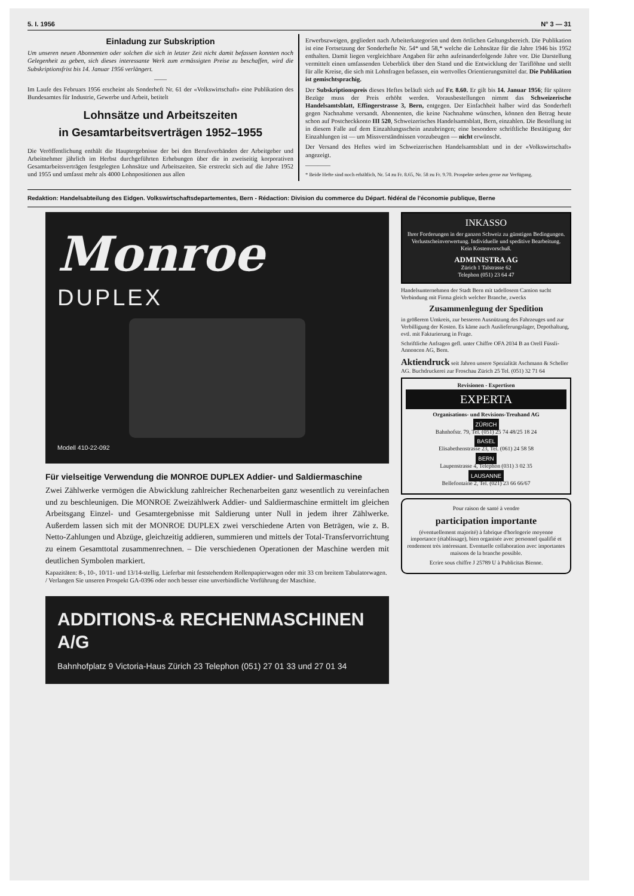5. I. 1956 N° 3 — 31
Einladung zur Subskription
Um unseren neuen Abonnenten oder solchen die sich in letzter Zeit nicht damit befassen konnten noch Gelegenheit zu geben, sich dieses interessante Werk zum ermässigten Preise zu beschaffen, wird die Subskriptionsfrist bis 14. Januar 1956 verlängert.
——
Im Laufe des Februars 1956 erscheint als Sonderheft Nr. 61 der «Volkswirtschaft» eine Publikation des Bundesamtes für Industrie, Gewerbe und Arbeit, betitelt
Lohnsätze und Arbeitszeiten
in Gesamtarbeitsverträgen 1952–1955
Die Veröffentlichung enthält die Hauptergebnisse der bei den Berufsverbänden der Arbeitgeber und Arbeitnehmer jährlich im Herbst durchgeführten Erhebungen über die in zweiseitig korporativen Gesamtarbeitsverträgen festgelegten Lohnsätze und Arbeitszeiten. Sie erstreckt sich auf die Jahre 1952 und 1955 und umfasst mehr als 4000 Lohnpositionen aus allen
Erwerbszweigen, gegliedert nach Arbeiterkategorien und dem örtlichen Geltungsbereich. Die Publikation ist eine Fortsetzung der Sonderhefte Nr. 54* und 58,* welche die Lohnsätze für die Jahre 1946 bis 1952 enthalten. Damit liegen vergleichbare Angaben für zehn aufeinanderfolgende Jahre vor. Die Darstellung vermittelt einen umfassenden Ueberblick über den Stand und die Entwicklung der Tariflöhne und stellt für alle Kreise, die sich mit Lohnfragen befassen, ein wertvolles Orientierungsmittel dar. Die Publikation ist gemischtsprachig.
Der Subskriptionspreis dieses Heftes beläuft sich auf Fr. 8.60. Er gilt bis 14. Januar 1956; für spätere Bezüge muss der Preis erhöht werden. Vorausbestellungen nimmt das Schweizerische Handelsamtsblatt, Effingerstrasse 3, Bern, entgegen. Der Einfachheit halber wird das Sonderheft gegen Nachnahme versandt. Abonnenten, die keine Nachnahme wünschen, können den Betrag heute schon auf Postcheckkonto III 520, Schweizerisches Handelsamtsblatt, Bern, einzahlen. Die Bestellung ist in diesem Falle auf dem Einzahlungsschein anzubringen; eine besondere schriftliche Bestätigung der Einzahlungen ist — um Missverständnissen vorzubeugen — nicht erwünscht.
Der Versand des Heftes wird im Schweizerischen Handelsamtsblatt und in der «Volkswirtschaft» angezeigt.
————
* Beide Hefte sind noch erhältlich, Nr. 54 zu Fr. 8.65, Nr. 58 zu Fr. 9.70. Prospekte stehen gerne zur Verfügung.
Redaktion: Handelsabteilung des Eidgen. Volkswirtschaftsdepartementes, Bern - Rédaction: Division du commerce du Départ. fédéral de l'économie publique, Berne
Monroe
DUPLEX
Modell 410-22-092
Für vielseitige Verwendung die MONROE DUPLEX Addier- und Saldiermaschine
Zwei Zählwerke vermögen die Abwicklung zahlreicher Rechenarbeiten ganz wesentlich zu vereinfachen und zu beschleunigen. Die MONROE Zweizählwerk Addier- und Saldiermaschine ermittelt im gleichen Arbeitsgang Einzel- und Gesamtergebnisse mit Saldierung unter Null in jedem ihrer Zählwerke. Außerdem lassen sich mit der MONROE DUPLEX zwei verschiedene Arten von Beträgen, wie z. B. Netto-Zahlungen und Abzüge, gleichzeitig addieren, summieren und mittels der Total-Transfervorrichtung zu einem Gesamttotal zusammenrechnen. – Die verschiedenen Operationen der Maschine werden mit deutlichen Symbolen markiert.
Kapazitäten: 8-, 10-, 10/11- und 13/14-stellig. Lieferbar mit feststehendem Rollenpapierwagen oder mit 33 cm breitem Tabulatorwagen. / Verlangen Sie unseren Prospekt GA-0396 oder noch besser eine unverbindliche Vorführung der Maschine.
ADDITIONS-& RECHENMASCHINEN A/G
Bahnhofplatz 9 Victoria-Haus Zürich 23 Telephon (051) 27 01 33 und 27 01 34
INKASSO
Ihrer Forderungen in der ganzen Schweiz zu günstigen Bedingungen. Verlustscheinverwertung. Individuelle und speditive Bearbeitung. Kein Kostenvorschuß.
ADMINISTRA AG
Zürich 1 Talstrasse 62
Telephon (051) 23 64 47
Handelsunternehmen der Stadt Bern mit tadellosem Camion sucht Verbindung mit Firma gleich welcher Branche, zwecks
Zusammenlegung der Spedition
in größerem Umkreis, zur besseren Ausnützung des Fahrzeuges und zur Verbilligung der Kosten. Es käme auch Auslieferungslager, Depothaltung, evtl. mit Fakturierung in Frage.
Schriftliche Anfragen gefl. unter Chiffre OFA 2034 B an Orell Füssli-Annoncen AG, Bern.
Aktiendruck seit Jahren unsere Spezialität Aschmann & Scheller AG. Buchdruckerei zur Froschau Zürich 25 Tel. (051) 32 71 64
Revisionen - Expertisen
EXPERTA
Organisations- und Revisions-Treuhand AG
ZÜRICH
Bahnhofstr. 79, Tel. (051) 25 74 48/25 18 24
BASEL
Elisabethenstrasse 23, Tel. (061) 24 58 58
BERN
Laupenstrasse 4, Telephon (031) 3 02 35
LAUSANNE
Bellefontaine 2, Tel. (021) 23 66 66/67
Pour raison de santé à vendre
participation importante
(éventuellement majorité) à fabrique d'horlogerie moyenne importance (établissage), bien organisée avec personnel qualifié et rendement très intéressant. Eventuelle collaboration avec importantes maisons de la branche possible.
Ecrire sous chiffre J 25789 U à Publicitas Bienne.